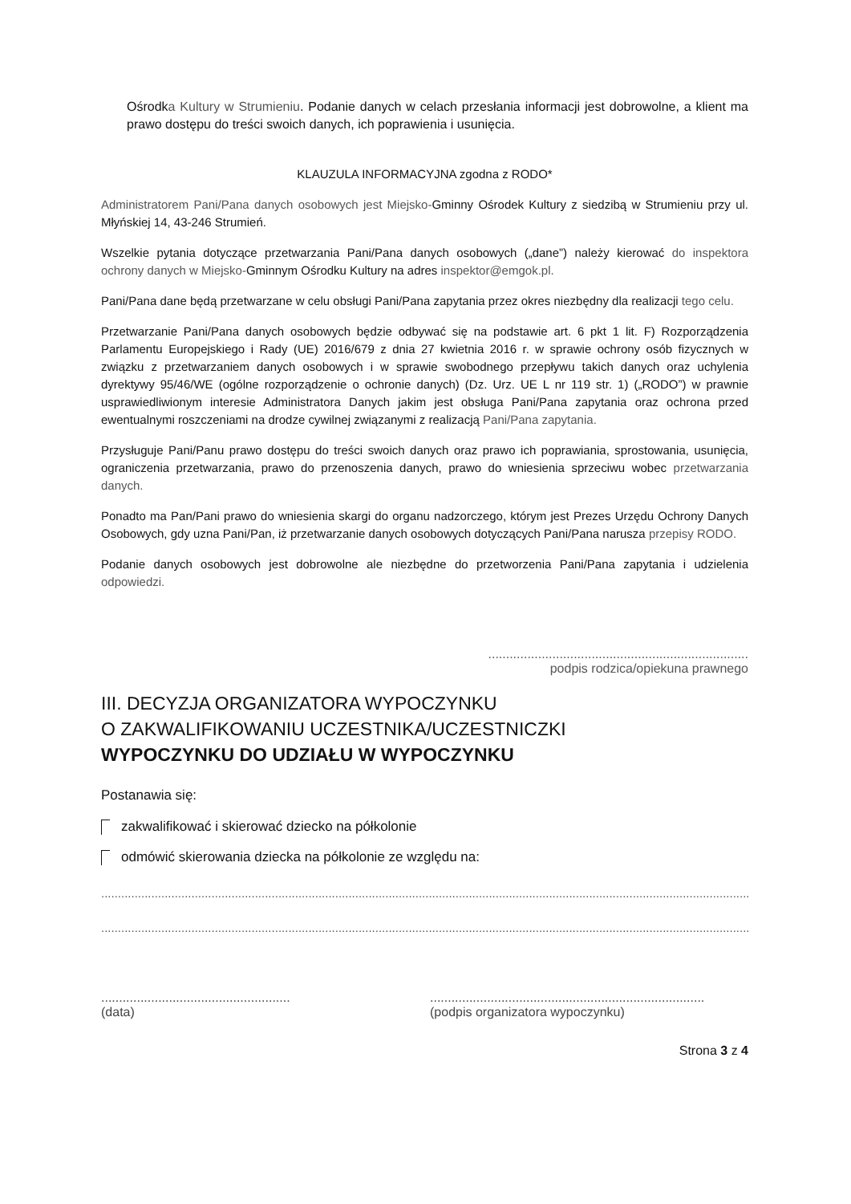Ośrodka Kultury w Strumieniu. Podanie danych w celach przesłania informacji jest dobrowolne, a klient ma prawo dostępu do treści swoich danych, ich poprawienia i usunięcia.
KLAUZULA INFORMACYJNA zgodna z RODO*
Administratorem Pani/Pana danych osobowych jest Miejsko-Gminny Ośrodek Kultury z siedzibą w Strumieniu przy ul. Młyńskiej 14, 43-246 Strumień.
Wszelkie pytania dotyczące przetwarzania Pani/Pana danych osobowych („dane”) należy kierować do inspektora ochrony danych w Miejsko-Gminnym Ośrodku Kultury na adres inspektor@emgok.pl.
Pani/Pana dane będą przetwarzane w celu obsługi Pani/Pana zapytania przez okres niezbędny dla realizacji tego celu.
Przetwarzanie Pani/Pana danych osobowych będzie odbywać się na podstawie art. 6 pkt 1 lit. F) Rozporządzenia Parlamentu Europejskiego i Rady (UE) 2016/679 z dnia 27 kwietnia 2016 r. w sprawie ochrony osób fizycznych w związku z przetwarzaniem danych osobowych i w sprawie swobodnego przepływu takich danych oraz uchylenia dyrektywy 95/46/WE (ogólne rozporządzenie o ochronie danych) (Dz. Urz. UE L nr 119 str. 1) („RODO”) w prawnie usprawiedliwionym interesie Administratora Danych jakim jest obsługa Pani/Pana zapytania oraz ochrona przed ewentualnymi roszczeniami na drodze cywilnej związanymi z realizacją Pani/Pana zapytania.
Przysługuje Pani/Panu prawo dostępu do treści swoich danych oraz prawo ich poprawiania, sprostowania, usunięcia, ograniczenia przetwarzania, prawo do przenoszenia danych, prawo do wniesienia sprzeciwu wobec przetwarzania danych.
Ponadto ma Pan/Pani prawo do wniesienia skargi do organu nadzorczego, którym jest Prezes Urzędu Ochrony Danych Osobowych, gdy uzna Pani/Pan, iż przetwarzanie danych osobowych dotyczących Pani/Pana narusza przepisy RODO.
Podanie danych osobowych jest dobrowolne ale niezbędne do przetworzenia Pani/Pana zapytania i udzielenia odpowiedzi.
.........................................................................
podpis rodzica/opiekuna prawnego
III. DECYZJA ORGANIZATORA WYPOCZYNKU
O ZAKWALIFIKOWANIU UCZESTNIKA/UCZESTNICZKI
WYPOCZYNKU DO UDZIAŁU W WYPOCZYNKU
Postanawia się:
zakwalifikować i skierować dziecko na półkolonie
odmówić skierowania dziecka na półkolonie ze względu na:
.......................................................................................................................................................................................................................................
.......................................................................................................................................................................................................................................
.....................................................
(data)
.............................................................................
(podpis organizatora wypoczynku)
Strona 3 z 4